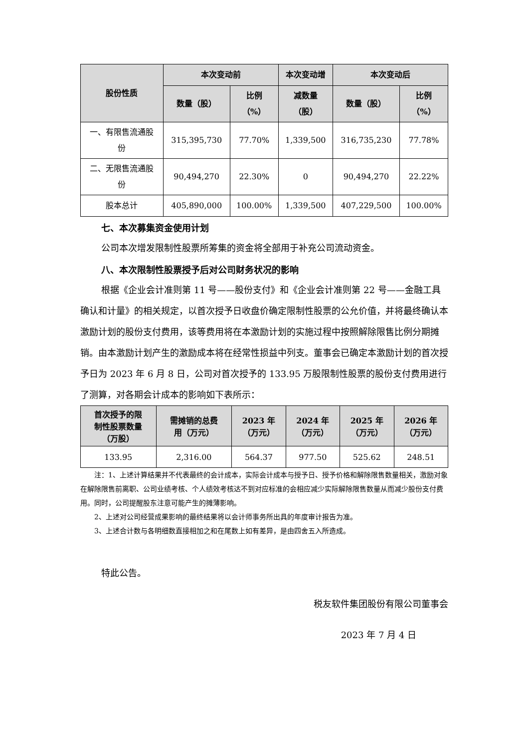| 股份性质 | 本次变动前 | | 本次变动增 | 本次变动后 | |
| --- | --- | --- | --- | --- | --- |
| | 数量（股） | 比例 （%） | 减数量 （股） | 数量（股） | 比例 （%） |
| 一、有限售流通股 份 | 315,395,730 | 77.70% | 1,339,500 | 316,735,230 | 77.78% |
| 二、无限售流通股 份 | 90,494,270 | 22.30% | 0 | 90,494,270 | 22.22% |
| 股本总计 | 405,890,000 | 100.00% | 1,339,500 | 407,229,500 | 100.00% |
七、本次募集资金使用计划
公司本次增发限制性股票所筹集的资金将全部用于补充公司流动资金。
八、本次限制性股票授予后对公司财务状况的影响
根据《企业会计准则第 11 号——股份支付》和《企业会计准则第 22 号——金融工具确认和计量》的相关规定，以首次授予日收盘价确定限制性股票的公允价值，并将最终确认本激励计划的股份支付费用，该等费用将在本激励计划的实施过程中按照解除限售比例分期摊销。由本激励计划产生的激励成本将在经常性损益中列支。董事会已确定本激励计划的首次授予日为 2023 年 6 月 8 日，公司对首次授予的 133.95 万股限制性股票的股份支付费用进行了测算，对各期会计成本的影响如下表所示：
| 首次授予的限 制性股票数量 （万股） | 需摊销的总费 用（万元） | 2023 年 （万元） | 2024 年 （万元） | 2025 年 （万元） | 2026 年 （万元） |
| --- | --- | --- | --- | --- | --- |
| 133.95 | 2,316.00 | 564.37 | 977.50 | 525.62 | 248.51 |
注：1、上述计算结果并不代表最终的会计成本，实际会计成本与授予日、授予价格和解除限售数量相关，激励对象在解除限售前离职、公司业绩考核、个人绩效考核达不到对应标准的会相应减少实际解除限售数量从而减少股份支付费用。同时，公司提醒股东注意可能产生的摊薄影响。
2、上述对公司经营成果影响的最终结果将以会计师事务所出具的年度审计报告为准。
3、上述合计数与各明细数直接相加之和在尾数上如有差异，是由四舍五入所造成。
特此公告。
税友软件集团股份有限公司董事会
2023 年 7 月 4 日